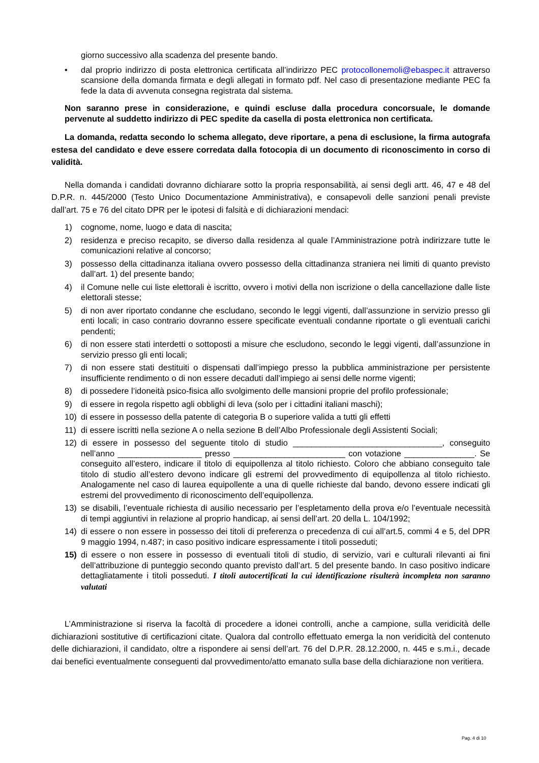giorno successivo alla scadenza del presente bando.
• dal proprio indirizzo di posta elettronica certificata all’indirizzo PEC protocollonemoli@ebaspec.it attraverso scansione della domanda firmata e degli allegati in formato pdf. Nel caso di presentazione mediante PEC fa fede la data di avvenuta consegna registrata dal sistema.
Non saranno prese in considerazione, e quindi escluse dalla procedura concorsuale, le domande pervenute al suddetto indirizzo di PEC spedite da casella di posta elettronica non certificata.
La domanda, redatta secondo lo schema allegato, deve riportare, a pena di esclusione, la firma autografa estesa del candidato e deve essere corredata dalla fotocopia di un documento di riconoscimento in corso di validità.
Nella domanda i candidati dovranno dichiarare sotto la propria responsabilità, ai sensi degli artt. 46, 47 e 48 del D.P.R. n. 445/2000 (Testo Unico Documentazione Amministrativa), e consapevoli delle sanzioni penali previste dall’art. 75 e 76 del citato DPR per le ipotesi di falsità e di dichiarazioni mendaci:
1) cognome, nome, luogo e data di nascita;
2) residenza e preciso recapito, se diverso dalla residenza al quale l’Amministrazione potrà indirizzare tutte le comunicazioni relative al concorso;
3) possesso della cittadinanza italiana ovvero possesso della cittadinanza straniera nei limiti di quanto previsto dall’art. 1) del presente bando;
4) il Comune nelle cui liste elettorali è iscritto, ovvero i motivi della non iscrizione o della cancellazione dalle liste elettorali stesse;
5) di non aver riportato condanne che escludano, secondo le leggi vigenti, dall’assunzione in servizio presso gli enti locali; in caso contrario dovranno essere specificate eventuali condanne riportate o gli eventuali carichi pendenti;
6) di non essere stati interdetti o sottoposti a misure che escludono, secondo le leggi vigenti, dall’assunzione in servizio presso gli enti locali;
7) di non essere stati destituiti o dispensati dall’impiego presso la pubblica amministrazione per persistente insufficiente rendimento o di non essere decaduti dall’impiego ai sensi delle norme vigenti;
8) di possedere l’idoneità psico-fisica allo svolgimento delle mansioni proprie del profilo professionale;
9) di essere in regola rispetto agli obblighi di leva (solo per i cittadini italiani maschi);
10) di essere in possesso della patente di categoria B o superiore valida a tutti gli effetti
11) di essere iscritti nella sezione A o nella sezione B dell’Albo Professionale degli Assistenti Sociali;
12) di essere in possesso del seguente titolo di studio ________________________________, conseguito nell’anno __________________ presso ________________________ con votazione _______________. Se conseguito all’estero, indicare il titolo di equipollenza al titolo richiesto. Coloro che abbiano conseguito tale titolo di studio all’estero devono indicare gli estremi del provvedimento di equipollenza al titolo richiesto. Analogamente nel caso di laurea equipollente a una di quelle richieste dal bando, devono essere indicati gli estremi del provvedimento di riconoscimento dell’equipollenza.
13) se disabili, l’eventuale richiesta di ausilio necessario per l’espletamento della prova e/o l’eventuale necessità di tempi aggiuntivi in relazione al proprio handicap, ai sensi dell’art. 20 della L. 104/1992;
14) di essere o non essere in possesso dei titoli di preferenza o precedenza di cui all’art.5, commi 4 e 5, del DPR 9 maggio 1994, n.487; in caso positivo indicare espressamente i titoli posseduti;
15) di essere o non essere in possesso di eventuali titoli di studio, di servizio, vari e culturali rilevanti ai fini dell’attribuzione di punteggio secondo quanto previsto dall’art. 5 del presente bando. In caso positivo indicare dettagliatamente i titoli posseduti. I titoli autocertificati la cui identificazione risulterà incompleta non saranno valutati
L’Amministrazione si riserva la facoltà di procedere a idonei controlli, anche a campione, sulla veridicità delle dichiarazioni sostitutive di certificazioni citate. Qualora dal controllo effettuato emerga la non veridicità del contenuto delle dichiarazioni, il candidato, oltre a rispondere ai sensi dell’art. 76 del D.P.R. 28.12.2000, n. 445 e s.m.i., decade dai benefici eventualmente conseguenti dal provvedimento/atto emanato sulla base della dichiarazione non veritiera.
Pag. 4 di 10